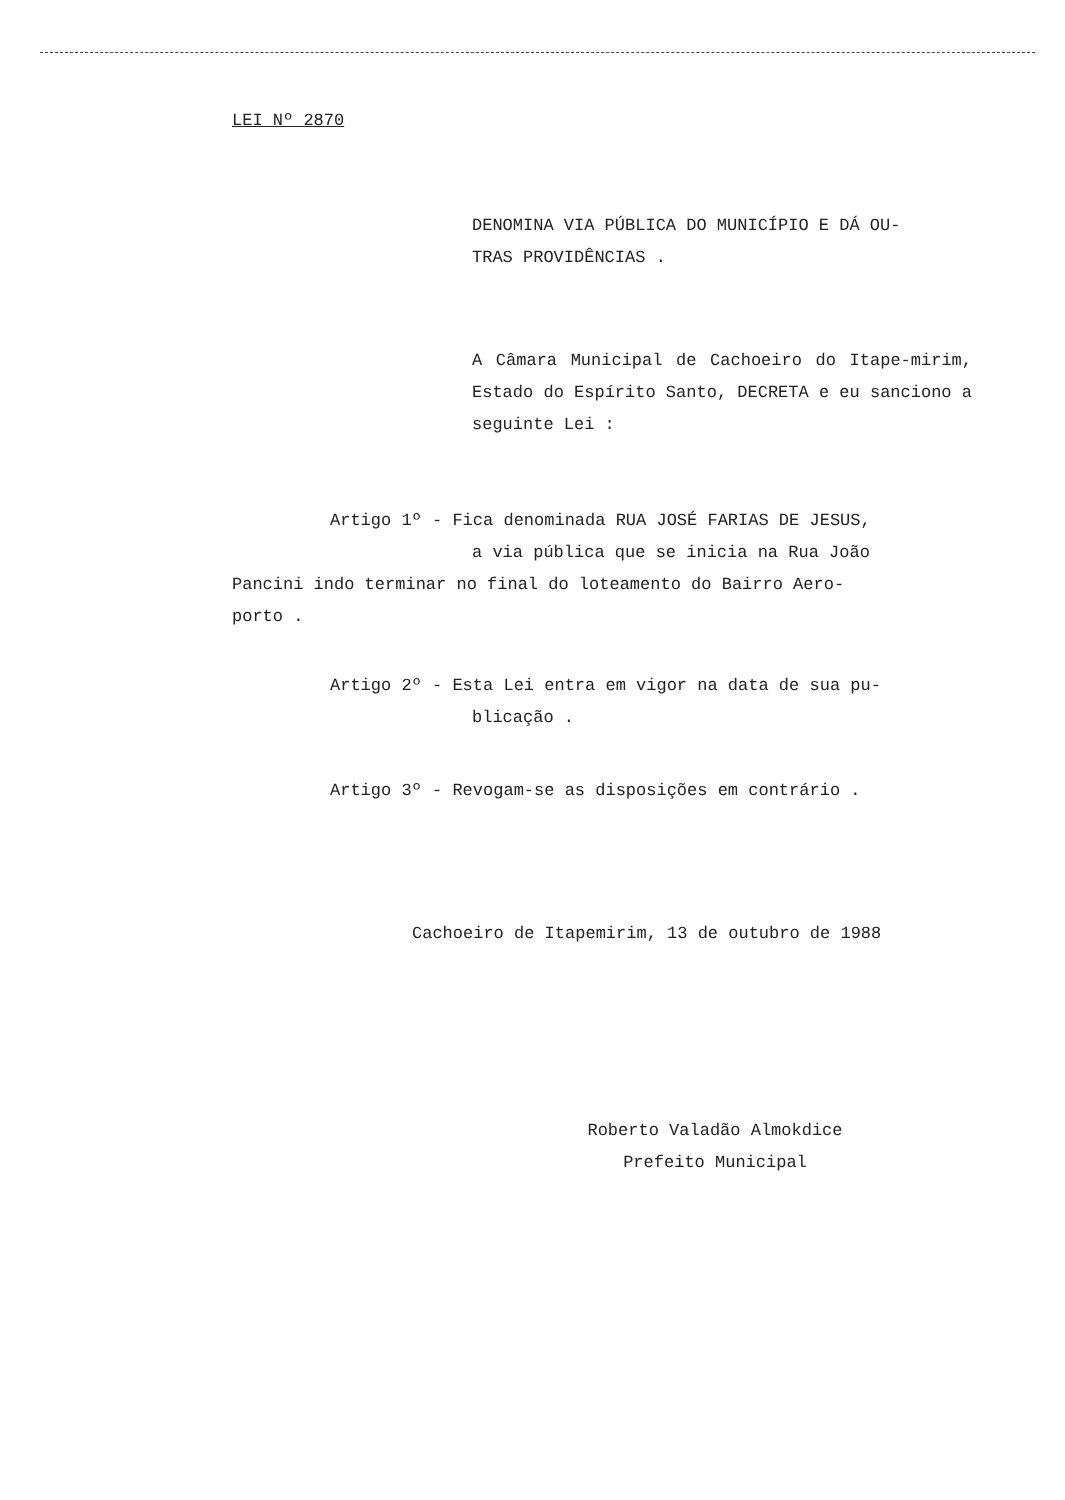LEI Nº 2870
DENOMINA VIA PÚBLICA DO MUNICÍPIO E DÁ OU-
TRAS PROVIDÊNCIAS .
A Câmara Municipal de Cachoeiro do Itape-mirim, Estado do Espírito Santo, DECRETA e eu sanciono a seguinte Lei :
Artigo 1º - Fica denominada RUA JOSÉ FARIAS DE JESUS,
a via pública que se inicia na Rua João
Pancini indo terminar no final do loteamento do Bairro Aero-
porto .
Artigo 2º - Esta Lei entra em vigor na data de sua pu-
blicação .
Artigo 3º - Revogam-se as disposições em contrário .
Cachoeiro de Itapemirim, 13 de outubro de 1988
Roberto Valadão Almokdice
Prefeito Municipal